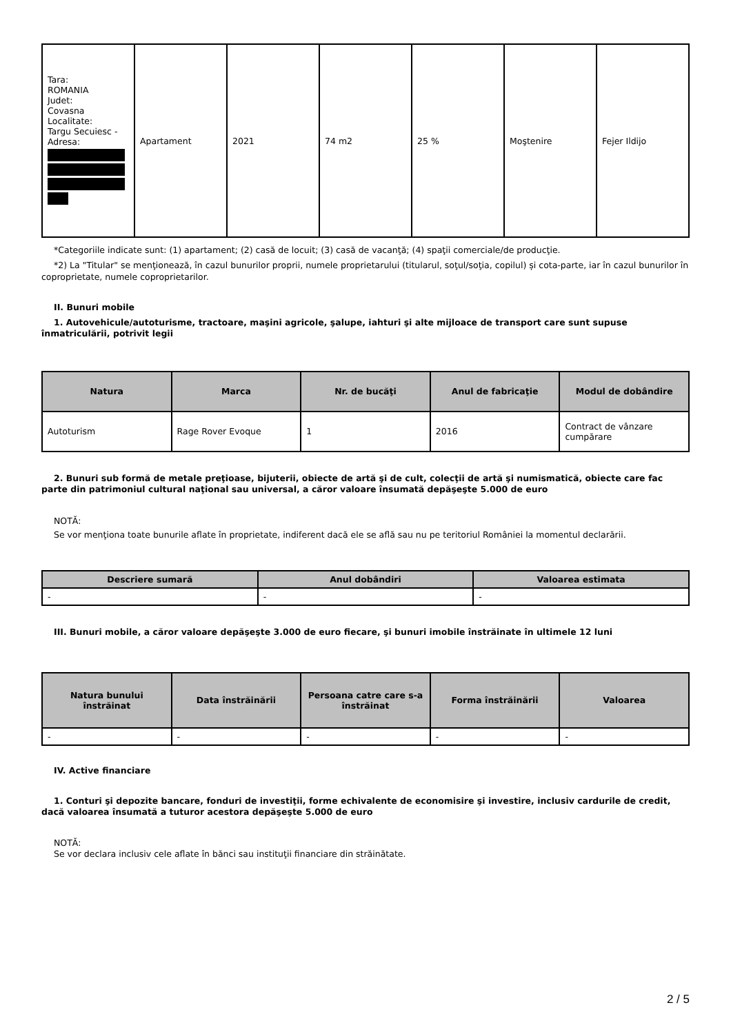| Tara: ROMANIA Judet: Covasna Localitate: Targu Secuiesc - Adresa: | Apartament | 2021 | 74 m2 | 25 % | Moştenire | Fejer Ildijo |
*Categoriile indicate sunt: (1) apartament; (2) casă de locuit; (3) casă de vacanţă; (4) spaţii comerciale/de producţie.
*2) La "Titular" se menţionează, în cazul bunurilor proprii, numele proprietarului (titularul, soţul/soţia, copilul) și cota-parte, iar în cazul bunurilor în coproprietate, numele coproprietarilor.
II. Bunuri mobile
1. Autovehicule/autoturisme, tractoare, maşini agricole, şalupe, iahturi şi alte mijloace de transport care sunt supuse înmatriculării, potrivit legii
| Natura | Marca | Nr. de bucăţi | Anul de fabricaţie | Modul de dobândire |
| --- | --- | --- | --- | --- |
| Autoturism | Rage Rover Evoque | 1 | 2016 | Contract de vânzare cumpărare |
2. Bunuri sub formă de metale preţioase, bijuterii, obiecte de artă şi de cult, colecţii de artă şi numismatică, obiecte care fac parte din patrimoniul cultural naţional sau universal, a căror valoare însumată depăşeşte 5.000 de euro
NOTĂ:
Se vor menţiona toate bunurile aflate în proprietate, indiferent dacă ele se află sau nu pe teritoriul României la momentul declarării.
| Descriere sumară | Anul dobândiri | Valoarea estimata |
| --- | --- | --- |
| - | - | - |
III. Bunuri mobile, a căror valoare depăşeşte 3.000 de euro fiecare, şi bunuri imobile înstrăinate în ultimele 12 luni
| Natura bunului înstrăinat | Data înstrăinării | Persoana catre care s-a înstrăinat | Forma înstrăinării | Valoarea |
| --- | --- | --- | --- | --- |
| - | - | - | - | - |
IV. Active financiare
1. Conturi şi depozite bancare, fonduri de investiţii, forme echivalente de economisire şi investire, inclusiv cardurile de credit, dacă valoarea însumată a tuturor acestora depăşeşte 5.000 de euro
NOTĂ:
Se vor declara inclusiv cele aflate în bănci sau instituţii financiare din străinătate.
2 / 5